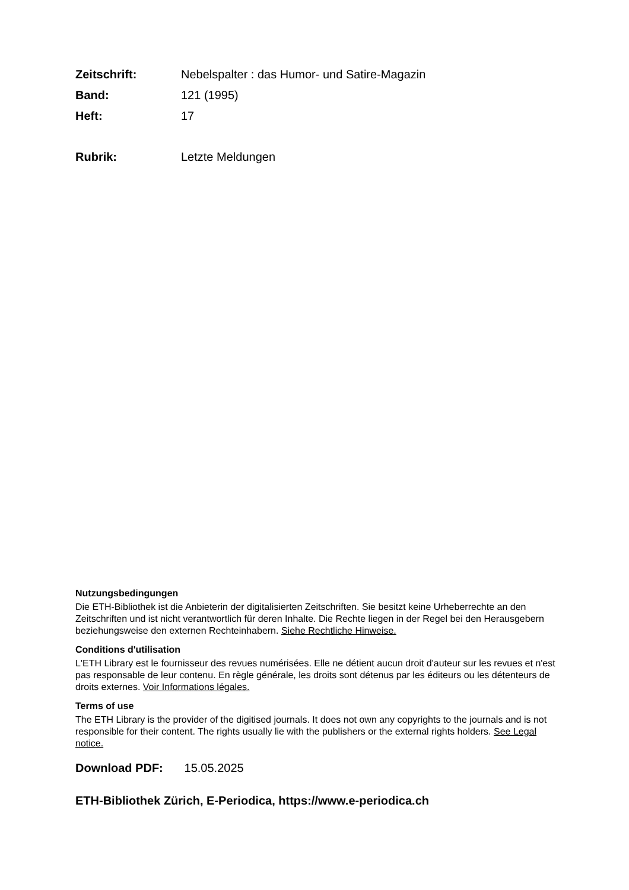Zeitschrift: Nebelspalter : das Humor- und Satire-Magazin
Band: 121 (1995)
Heft: 17
Rubrik: Letzte Meldungen
Nutzungsbedingungen
Die ETH-Bibliothek ist die Anbieterin der digitalisierten Zeitschriften. Sie besitzt keine Urheberrechte an den Zeitschriften und ist nicht verantwortlich für deren Inhalte. Die Rechte liegen in der Regel bei den Herausgebern beziehungsweise den externen Rechteinhabern. Siehe Rechtliche Hinweise.
Conditions d'utilisation
L'ETH Library est le fournisseur des revues numérisées. Elle ne détient aucun droit d'auteur sur les revues et n'est pas responsable de leur contenu. En règle générale, les droits sont détenus par les éditeurs ou les détenteurs de droits externes. Voir Informations légales.
Terms of use
The ETH Library is the provider of the digitised journals. It does not own any copyrights to the journals and is not responsible for their content. The rights usually lie with the publishers or the external rights holders. See Legal notice.
Download PDF: 15.05.2025
ETH-Bibliothek Zürich, E-Periodica, https://www.e-periodica.ch